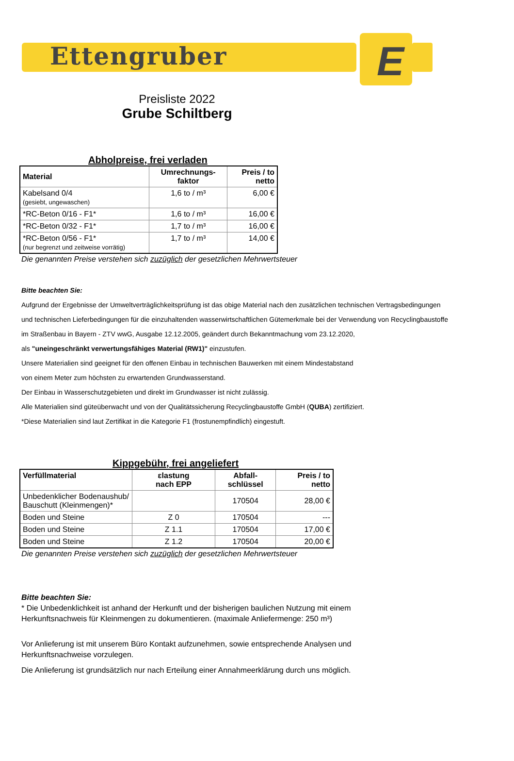Ettengruber
E
Preisliste 2022
Grube Schiltberg
Abholpreise, frei verladen
| Material | Umrechnungs- faktor | Preis / to netto |
| --- | --- | --- |
| Kabelsand 0/4 (gesiebt, ungewaschen) | 1,6 to / m³ | 6,00 € |
| *RC-Beton 0/16 - F1* | 1,6 to / m³ | 16,00 € |
| *RC-Beton 0/32 - F1* | 1,7 to / m³ | 16,00 € |
| *RC-Beton 0/56 - F1* (nur begrenzt und zeitweise vorrätig) | 1,7 to / m³ | 14,00 € |
Die genannten Preise verstehen sich zuzüglich der gesetzlichen Mehrwertsteuer
Bitte beachten Sie:
Aufgrund der Ergebnisse der Umweltverträglichkeitsprüfung ist das obige Material nach den zusätzlichen technischen Vertragsbedingungen
und technischen Lieferbedingungen für die einzuhaltenden wasserwirtschaftlichen Gütemerkmale bei der Verwendung von Recyclingbaustoffe
im Straßenbau in Bayern - ZTV wwG, Ausgabe 12.12.2005, geändert durch Bekanntmachung vom 23.12.2020,
als "uneingeschränkt verwertungsfähiges Material (RW1)" einzustufen.
Unsere Materialien sind geeignet für den offenen Einbau in technischen Bauwerken mit einem Mindestabstand
von einem Meter zum höchsten zu erwartenden Grundwasserstand.
Der Einbau in Wasserschutzgebieten und direkt im Grundwasser ist nicht zulässig.
Alle Materialien sind güteüberwacht und von der Qualitätssicherung Recyclingbaustoffe GmbH (QUBA) zertifiziert.
*Diese Materialien sind laut Zertifikat in die Kategorie F1 (frostunempfindlich) eingestuft.
Kippgebühr, frei angeliefert
| Verfüllmaterial | ɛlastung nach EPP | Abfall- schlüssel | Preis / to netto |
| --- | --- | --- | --- |
| Unbedenklicher Bodenaushub/ Bauschutt (Kleinmengen)* | | 170504 | 28,00 € |
| Boden und Steine | Z 0 | 170504 | --- |
| Boden und Steine | Z 1.1 | 170504 | 17,00 € |
| Boden und Steine | Z 1.2 | 170504 | 20,00 € |
Die genannten Preise verstehen sich zuzüglich der gesetzlichen Mehrwertsteuer
Bitte beachten Sie:
* Die Unbedenklichkeit ist anhand der Herkunft und der bisherigen baulichen Nutzung mit einem Herkunftsnachweis für Kleinmengen zu dokumentieren. (maximale Anliefermenge: 250 m³)
Vor Anlieferung ist mit unserem Büro Kontakt aufzunehmen, sowie entsprechende Analysen und Herkunftsnachweise vorzulegen.
Die Anlieferung ist grundsätzlich nur nach Erteilung einer Annahmeerklärung durch uns möglich.